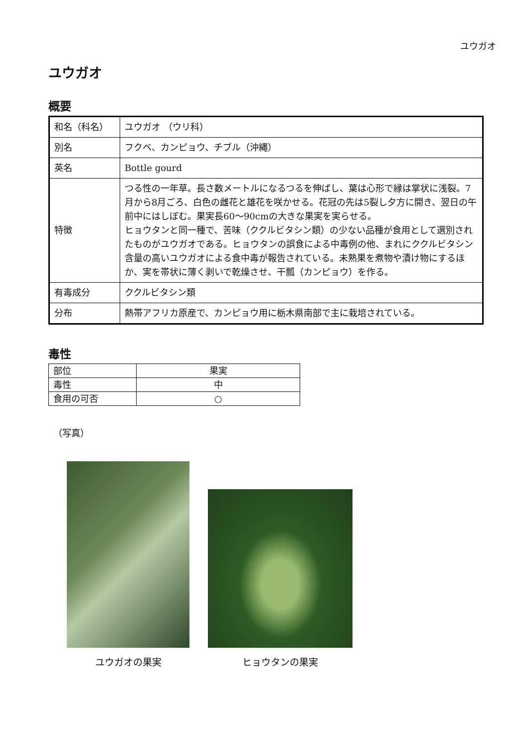ユウガオ
ユウガオ
概要
| 和名（科名） | ユウガオ （ウリ科） |
| 別名 | フクベ、カンピョウ、チブル（沖縄） |
| 英名 | Bottle gourd |
| 特徴 | つる性の一年草。長さ数メートルになるつるを伸ばし、葉は心形で縁は掌状に浅裂。7月から8月ごろ、白色の雌花と雄花を咲かせる。花冠の先は5裂し夕方に開き、翌日の午前中にはしぼむ。果実長60～90cmの大きな果実を実らせる。 ヒョウタンと同一種で、苦味（ククルビタシン類）の少ない品種が食用として選別されたものがユウガオである。ヒョウタンの誤食による中毒例の他、まれにククルビタシン含量の高いユウガオによる食中毒が報告されている。未熟果を煮物や漬け物にするほか、実を帯状に薄く剥いで乾燥させ、干瓢（カンピョウ）を作る。 |
| 有毒成分 | ククルビタシン類 |
| 分布 | 熱帯アフリカ原産で、カンピョウ用に栃木県南部で主に栽培されている。 |
毒性
| 部位 | 果実 |
| 毒性 | 中 |
| 食用の可否 | ○ |
（写真）
ユウガオの果実
ヒョウタンの果実